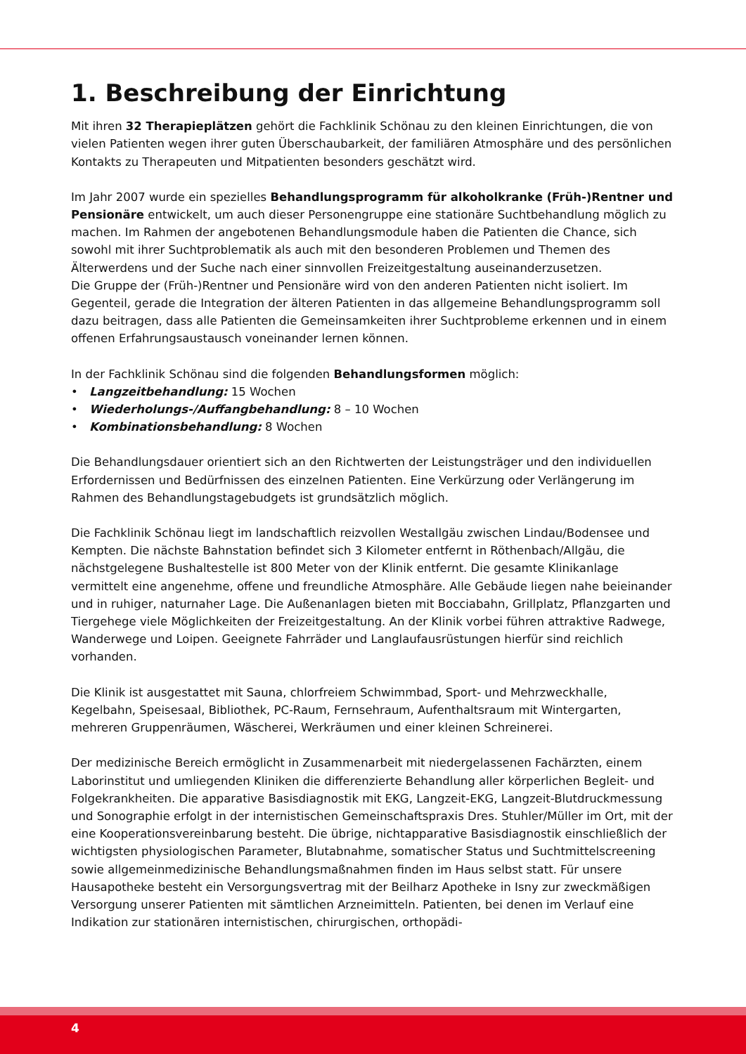1. Beschreibung der Einrichtung
Mit ihren 32 Therapieplätzen gehört die Fachklinik Schönau zu den kleinen Einrichtungen, die von vielen Patienten wegen ihrer guten Überschaubarkeit, der familiären Atmosphäre und des persönlichen Kontakts zu Therapeuten und Mitpatienten besonders geschätzt wird.
Im Jahr 2007 wurde ein spezielles Behandlungsprogramm für alkoholkranke (Früh-)Rentner und Pensionäre entwickelt, um auch dieser Personengruppe eine stationäre Suchtbehandlung möglich zu machen. Im Rahmen der angebotenen Behandlungsmodule haben die Patienten die Chance, sich sowohl mit ihrer Suchtproblematik als auch mit den besonderen Problemen und Themen des Älterwerdens und der Suche nach einer sinnvollen Freizeitgestaltung auseinanderzusetzen.
Die Gruppe der (Früh-)Rentner und Pensionäre wird von den anderen Patienten nicht isoliert. Im Gegenteil, gerade die Integration der älteren Patienten in das allgemeine Behandlungsprogramm soll dazu beitragen, dass alle Patienten die Gemeinsamkeiten ihrer Suchtprobleme erkennen und in einem offenen Erfahrungsaustausch voneinander lernen können.
In der Fachklinik Schönau sind die folgenden Behandlungsformen möglich:
• Langzeitbehandlung: 15 Wochen
• Wiederholungs-/Auffangbehandlung: 8 – 10 Wochen
• Kombinationsbehandlung: 8 Wochen
Die Behandlungsdauer orientiert sich an den Richtwerten der Leistungsträger und den individuellen Erfordernissen und Bedürfnissen des einzelnen Patienten. Eine Verkürzung oder Verlängerung im Rahmen des Behandlungstagebudgets ist grundsätzlich möglich.
Die Fachklinik Schönau liegt im landschaftlich reizvollen Westallgäu zwischen Lindau/Bodensee und Kempten. Die nächste Bahnstation befindet sich 3 Kilometer entfernt in Röthenbach/Allgäu, die nächstgelegene Bushaltestelle ist 800 Meter von der Klinik entfernt. Die gesamte Klinikanlage vermittelt eine angenehme, offene und freundliche Atmosphäre. Alle Gebäude liegen nahe beieinander und in ruhiger, naturnaher Lage. Die Außenanlagen bieten mit Bocciabahn, Grillplatz, Pflanzgarten und Tiergehege viele Möglichkeiten der Freizeitgestaltung. An der Klinik vorbei führen attraktive Radwege, Wanderwege und Loipen. Geeignete Fahrräder und Langlaufausrüstungen hierfür sind reichlich vorhanden.
Die Klinik ist ausgestattet mit Sauna, chlorfreiem Schwimmbad, Sport- und Mehrzweckhalle, Kegelbahn, Speisesaal, Bibliothek, PC-Raum, Fernsehraum, Aufenthaltsraum mit Wintergarten, mehreren Gruppenräumen, Wäscherei, Werkräumen und einer kleinen Schreinerei.
Der medizinische Bereich ermöglicht in Zusammenarbeit mit niedergelassenen Fachärzten, einem Laborinstitut und umliegenden Kliniken die differenzierte Behandlung aller körperlichen Begleit- und Folgekrankheiten. Die apparative Basisdiagnostik mit EKG, Langzeit-EKG, Langzeit-Blutdruckmessung und Sonographie erfolgt in der internistischen Gemeinschaftspraxis Dres. Stuhler/Müller im Ort, mit der eine Kooperationsvereinbarung besteht. Die übrige, nichtapparative Basisdiagnostik einschließlich der wichtigsten physiologischen Parameter, Blutabnahme, somatischer Status und Suchtmittelscreening sowie allgemeinmedizinische Behandlungsmaßnahmen finden im Haus selbst statt. Für unsere Hausapotheke besteht ein Versorgungsvertrag mit der Beilharz Apotheke in Isny zur zweckmäßigen Versorgung unserer Patienten mit sämtlichen Arzneimitteln. Patienten, bei denen im Verlauf eine Indikation zur stationären internistischen, chirurgischen, orthopädi-
4